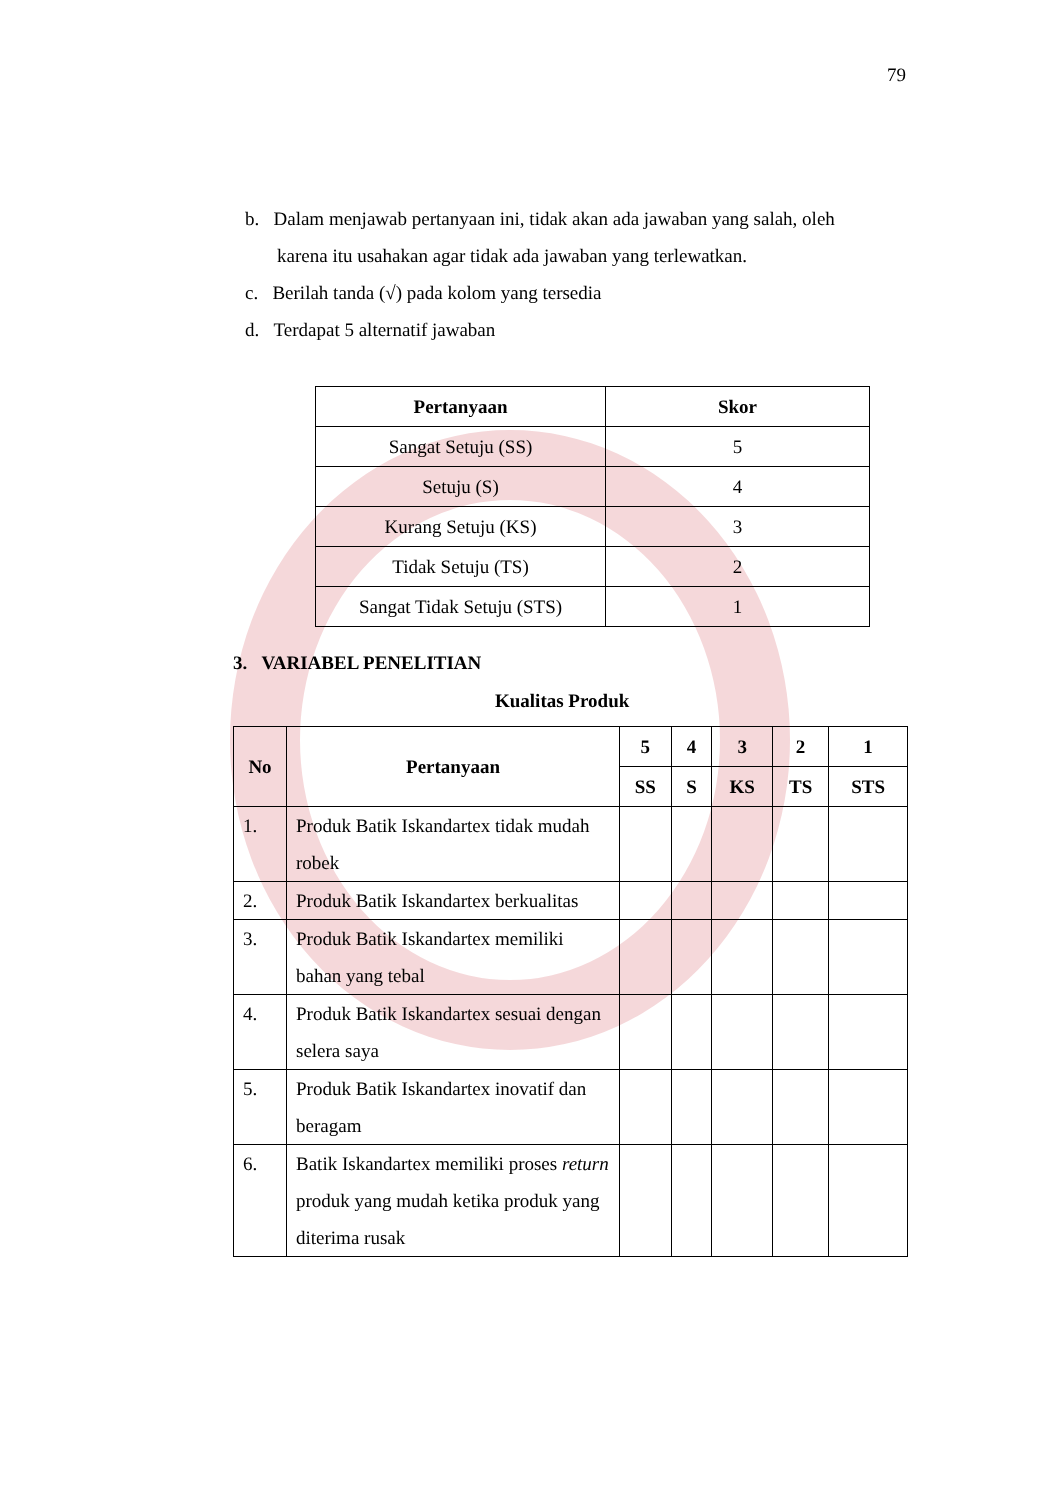79
b. Dalam menjawab pertanyaan ini, tidak akan ada jawaban yang salah, oleh karena itu usahakan agar tidak ada jawaban yang terlewatkan.
c. Berilah tanda (√) pada kolom yang tersedia
d. Terdapat 5 alternatif jawaban
| Pertanyaan | Skor |
| --- | --- |
| Sangat Setuju (SS) | 5 |
| Setuju (S) | 4 |
| Kurang Setuju (KS) | 3 |
| Tidak Setuju (TS) | 2 |
| Sangat Tidak Setuju (STS) | 1 |
3. VARIABEL PENELITIAN
Kualitas Produk
| No | Pertanyaan | 5 | 4 | 3 | 2 | 1 |
| --- | --- | --- | --- | --- | --- | --- |
| | | SS | S | KS | TS | STS |
| 1. | Produk Batik Iskandartex tidak mudah robek | | | | | |
| 2. | Produk Batik Iskandartex berkualitas | | | | | |
| 3. | Produk Batik Iskandartex memiliki bahan yang tebal | | | | | |
| 4. | Produk Batik Iskandartex sesuai dengan selera saya | | | | | |
| 5. | Produk Batik Iskandartex inovatif dan beragam | | | | | |
| 6. | Batik Iskandartex memiliki proses return produk yang mudah ketika produk yang diterima rusak | | | | | |